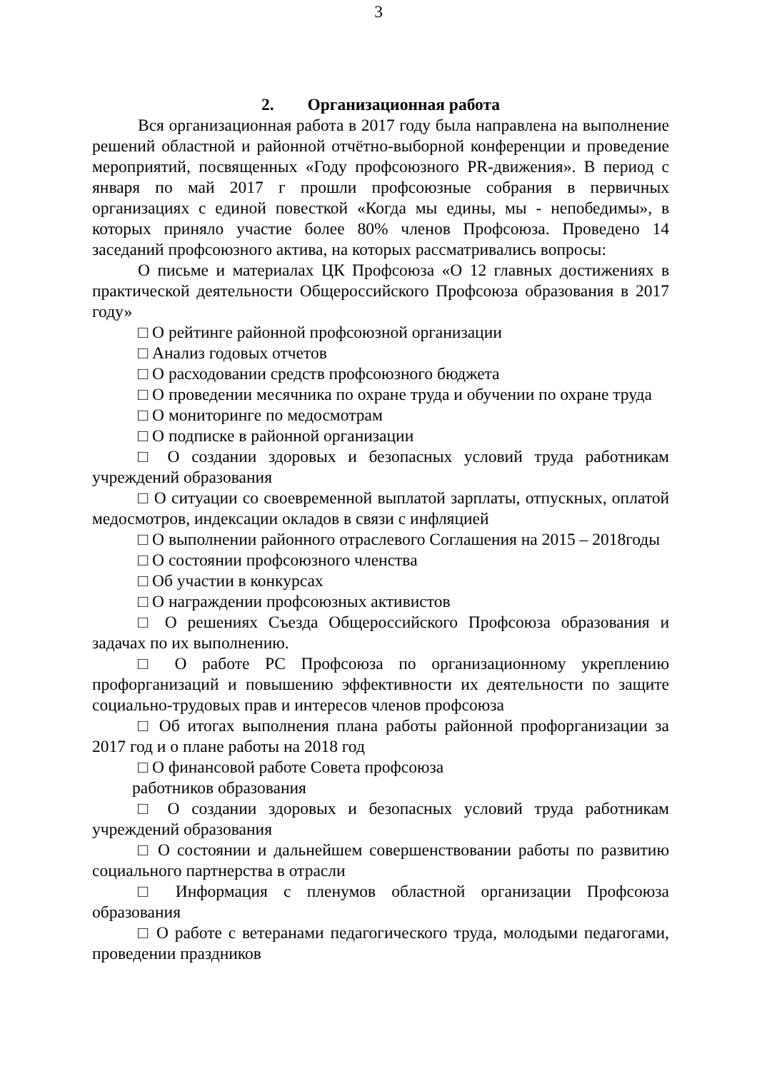3
2. Организационная работа
Вся организационная работа в 2017 году была направлена на выполнение решений областной и районной отчётно-выборной конференции и проведение мероприятий, посвященных «Году профсоюзного PR-движения». В период с января по май 2017 г прошли профсоюзные собрания в первичных организациях с единой повесткой «Когда мы едины, мы - непобедимы», в которых приняло участие более 80% членов Профсоюза. Проведено 14 заседаний профсоюзного актива, на которых рассматривались вопросы:
О письме и материалах ЦК Профсоюза «О 12 главных достижениях в практической деятельности Общероссийского Профсоюза образования в 2017 году»
□ О рейтинге районной профсоюзной организации
□ Анализ годовых отчетов
□ О расходовании средств профсоюзного бюджета
□ О проведении месячника по охране труда и обучении по охране труда
□ О мониторинге по медосмотрам
□ О подписке в районной организации
□ О создании здоровых и безопасных условий труда работникам учреждений образования
□ О ситуации со своевременной выплатой зарплаты, отпускных, оплатой медосмотров, индексации окладов в связи с инфляцией
□ О выполнении районного отраслевого Соглашения на 2015 – 2018годы
□ О состоянии профсоюзного членства
□ Об участии в конкурсах
□ О награждении профсоюзных активистов
□ О решениях Съезда Общероссийского Профсоюза образования и задачах по их выполнению.
□ О работе РС Профсоюза по организационному укреплению профорганизаций и повышению эффективности их деятельности по защите социально-трудовых прав и интересов членов профсоюза
□ Об итогах выполнения плана работы районной профорганизации за 2017 год и о плане работы на 2018 год
□ О финансовой работе Совета профсоюза
работников образования
□ О создании здоровых и безопасных условий труда работникам учреждений образования
□ О состоянии и дальнейшем совершенствовании работы по развитию социального партнерства в отрасли
□ Информация с пленумов областной организации Профсоюза образования
□ О работе с ветеранами педагогического труда, молодыми педагогами, проведении праздников